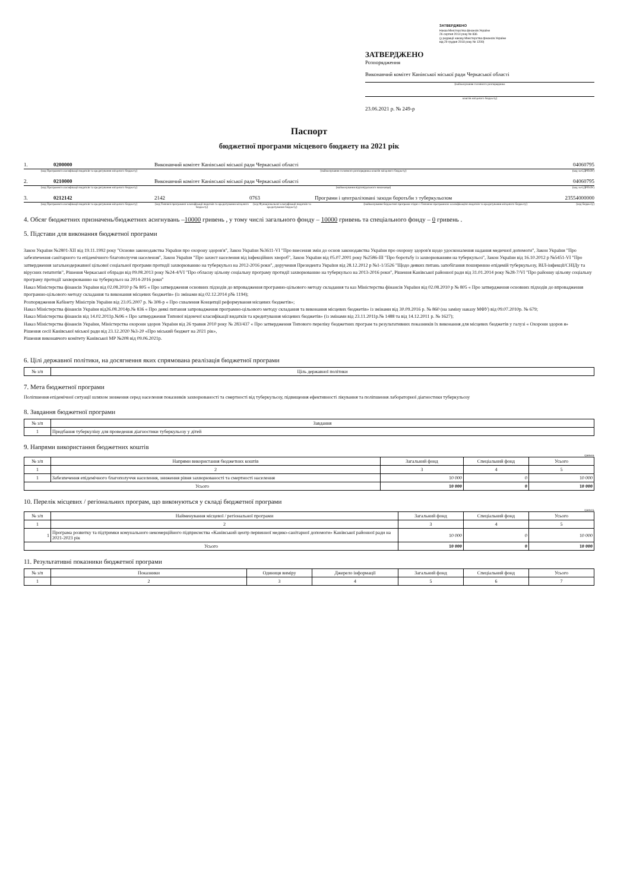ЗАТВЕРДЖЕНО
Наказ Міністерства фінансів України
26 серпня 2014 року № 836
(у редакції наказу Міністерства фінансів України
від 29 грудня 2018 року № 1209)
ЗАТВЕРДЖЕНО
Розпорядження
Виконавчий комітет Канівської міської ради Черкаської області
(найменування головного розпорядника
коштів місцевого бюджету)
23.06.2021 р. № 249-р
Паспорт
бюджетної програми місцевого бюджету на 2021 рік
1. 0200000 Виконавчий комітет Канівської міської ради Черкаської області 04060795
(код Програмної класифікації видатків та кредитування місцевого бюджету) (найменування головного розпорядника коштів місцевого бюджету) (код за ЄДРПОУ)
2. 0210000 Виконавчий комітет Канівської міської ради Черкаської області 04060795
(код Програмної класифікації видатків та кредитування місцевого бюджету) (найменування відповідального виконавця) (код за ЄДРПОУ)
3. 0212142 2142 0763 Програми і централізовані заходи боротьби з туберкульозом 23554000000
(код Програмної класифікації видатків та кредитування місцевого бюджету) (код Типової програмної класифікації видатків та кредитування місцевого бюджету) (код Функціональної класифікації видатків та кредитування бюджету) (найменування бюджетної програми згідно з Типовою програмною класифікацією видатків та кредитування місцевого бюджету) (код бюджету)
4. Обсяг бюджетних призначень/бюджетних асигнувань –10000 гривень , у тому числі загального фонду – 10000 гривень та спеціального фонду – 0 гривень .
5. Підстави для виконання бюджетної програми
Закон України №2801-XII від 19.11.1992 року "Основи законодавства України про охорону здоров'я", Закон України №3611-VI "Про внесення змін до основ законодавства України про охорону здоров'я щодо удосконалення надання медичної допомоги", Закон України "Про забезпечення санітарного та епідемічного благополуччя населення", Закон України "Про захист населення від інфекційних хвороб", Закон України від 05.07.2001 року №2586-III "Про боротьбу із захворюванням на туберкульоз", Закон України від 16.10.2012 р №5451-VI "Про затвердження загальнодержавної цільової соціальної програми протидії захворюванню на туберкульоз на 2012-2016 роки", доручення Президента України від 28.12.2012 р №1-1/3526 "Щодо деяких питань запобігання поширенню епідемій туберкульозу, ВІЛ-інфекції/СНІДу та вірусних гепатитів", Рішення Черкаської облради від 09.08.2013 року №24-4/VI "Про обласну цільову соціальну програму протидії захворюванню на туберкульоз на 2013-2016 роки", Рішення Канівської районної ради від 31.01.2014 року №28-7/VI "Про районну цільову соціальну програму протидії захворюванню на туберкульоз на 2014-2016 роки"
Наказ Міністерства фінансів України від 02.08.2010 р № 805 « Про затвердження основних підходів до впровадження програмно-цільового методу складання та каз Міністерства фінансів України від 02.08.2010 р № 805 « Про затвердження основних підходів до впровадження програмно-цільового методу складання та виконання місцевих бюджетів» (із змінами від 02.12.2014 р№ 1194);
Розпорядження Кабінету Міністрів України від 23.05.2007 р. № 308-р « Про схвалення Концепції реформування місцевих бюджетів»;
Наказ Міністерства фінансів України від26.08.2014р.№ 836 « Про деякі питання запровадження програмно-цільового методу складання та виконання місцевих бюджетів» із змінами від 30.09.2016 р. № 860 (на заміну наказу МФУ) від 09.07.2010р. № 679;
Наказ Міністерства фінансів від 14.02.2011р.№96 « Про затвердження Типової відомчої класифікації видатків та кредитування місцевих бюджетів» (із змінами від 23.11.2011р.№ 1488 та від 14.12.2011 р. № 1627);
Наказ Міністерства фінансів України, Міністерства охорони здоров України від 26 травня 2010 року № 283/437 « Про затвердження Типового переліку бюджетних програм та результативних показників їх виконання для місцевих бюджетів у галузі « Охорони здоров я»
Рішення сесії Канівської міської ради від 23.12.2020 №3-20 «Про міський бюджет на 2021 рік»,
Рішення виконавчого комітету Канівської МР №208 від 09.06.2021р.
6. Цілі державної політики, на досягнення яких спрямована реалізація бюджетної програми
| № з/п | Ціль державної політики |
| --- | --- |
7. Мета бюджетної програми
Поліпшення епідемічної ситуації шляхом зниження серед населення показників захворюваності та смертності від туберкульозу, підвищення ефективності лікування та поліпшення лабораторної діагностики туберкульозу
8. Завдання бюджетної програми
| № з/п | Завдання |
| --- | --- |
| 1 | Придбання туберкуліну для проведення діагностики туберкульозу у дітей |
9. Напрями використання бюджетних коштів
гривень
| № з/п | Напрями використання бюджетних коштів | Загальний фонд | Спеціальний фонд | Усього |
| --- | --- | --- | --- | --- |
| 1 | 2 | 3 | 4 | 5 |
| 1 | Забезпечення епідемічного благополуччя населення, зниження рівня захворюваності та смертності населення | 10 000 | 0 | 10 000 |
| Усього | | 10 000 | 0 | 10 000 |
10. Перелік місцевих / регіональних програм, що виконуються у складі бюджетної програми
гривень
| № з/п | Найменування місцевої / регіональної програми | Загальний фонд | Спеціальний фонд | Усього |
| --- | --- | --- | --- | --- |
| 1 | 2 | 3 | 4 | 5 |
| 1 | Програма розвитку та підтримки комунального некомерційного підприємства «Канівський центр первинної медико-санітарної допомоги» Канівської районної ради на 2021-2023 рік | 10 000 | 0 | 10 000 |
| Усього | | 10 000 | 0 | 10 000 |
11. Результативні показники бюджетної програми
| № з/п | Показники | Одиниця виміру | Джерело інформації | Загальний фонд | Спеціальний фонд | Усього |
| --- | --- | --- | --- | --- | --- | --- |
| 1 | 2 | 3 | 4 | 5 | 6 | 7 |